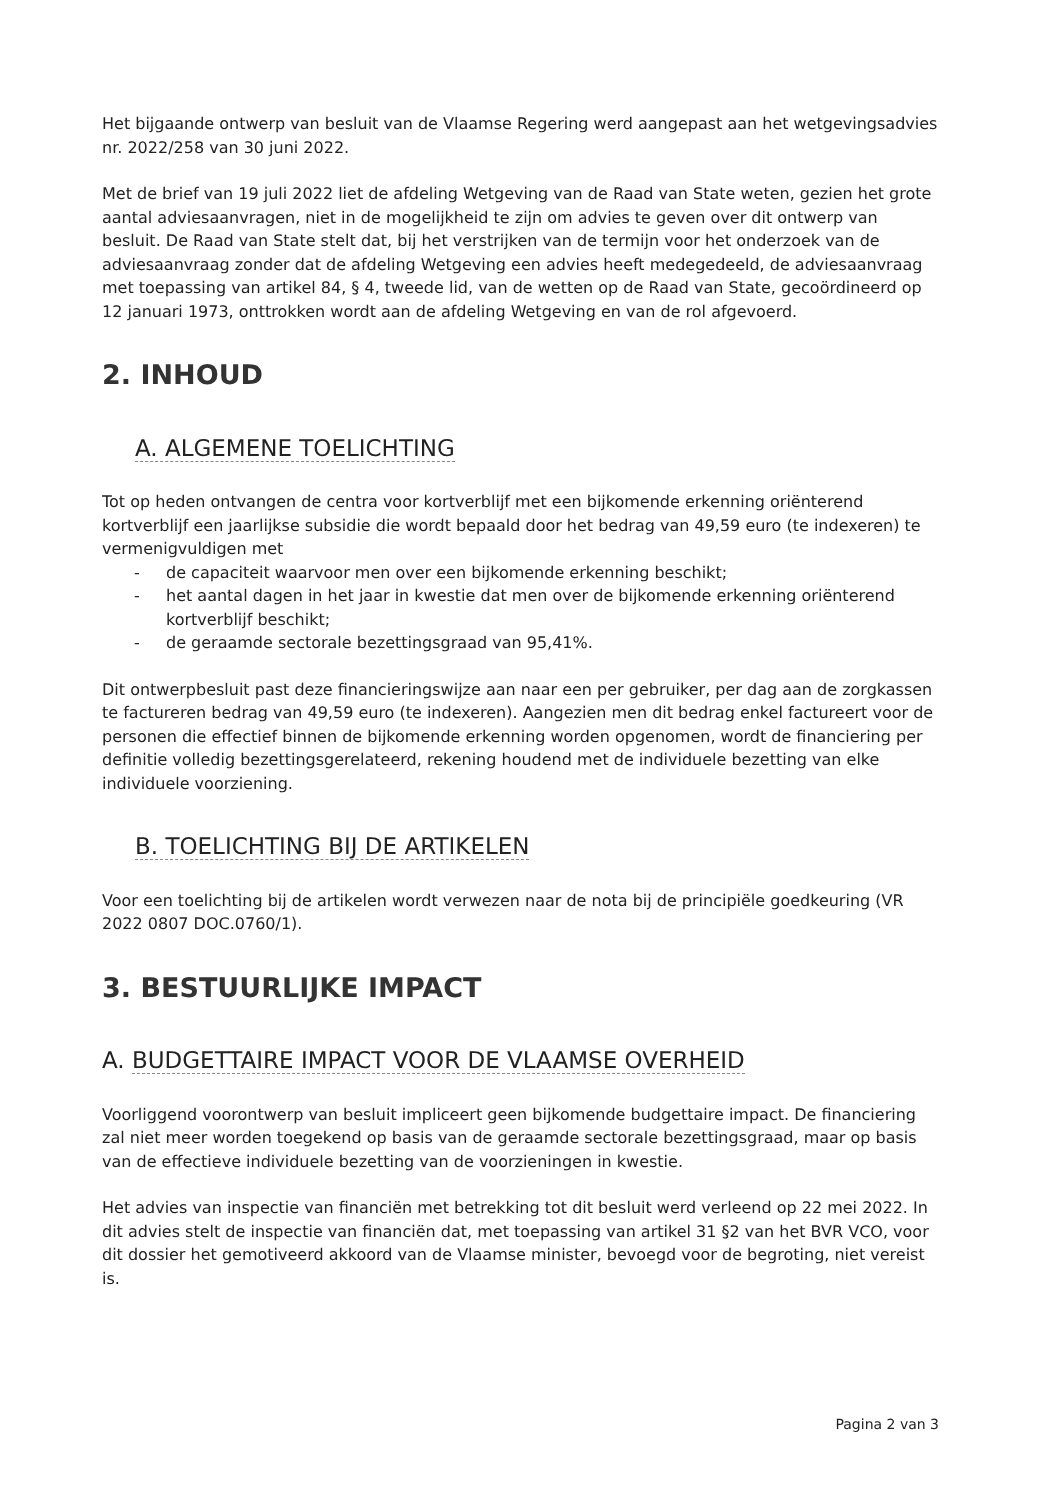Het bijgaande ontwerp van besluit van de Vlaamse Regering werd aangepast aan het wetgevingsadvies nr. 2022/258 van 30 juni 2022.
Met de brief van 19 juli 2022 liet de afdeling Wetgeving van de Raad van State weten, gezien het grote aantal adviesaanvragen, niet in de mogelijkheid te zijn om advies te geven over dit ontwerp van besluit. De Raad van State stelt dat, bij het verstrijken van de termijn voor het onderzoek van de adviesaanvraag zonder dat de afdeling Wetgeving een advies heeft medegedeeld, de adviesaanvraag met toepassing van artikel 84, § 4, tweede lid, van de wetten op de Raad van State, gecoördineerd op 12 januari 1973, onttrokken wordt aan de afdeling Wetgeving en van de rol afgevoerd.
2. INHOUD
A. ALGEMENE TOELICHTING
Tot op heden ontvangen de centra voor kortverblijf met een bijkomende erkenning oriënterend kortverblijf een jaarlijkse subsidie die wordt bepaald door het bedrag van 49,59 euro (te indexeren) te vermenigvuldigen met
- de capaciteit waarvoor men over een bijkomende erkenning beschikt;
- het aantal dagen in het jaar in kwestie dat men over de bijkomende erkenning oriënterend kortverblijf beschikt;
- de geraamde sectorale bezettingsgraad van 95,41%.
Dit ontwerpbesluit past deze financieringswijze aan naar een per gebruiker, per dag aan de zorgkassen te factureren bedrag van 49,59 euro (te indexeren). Aangezien men dit bedrag enkel factureert voor de personen die effectief binnen de bijkomende erkenning worden opgenomen, wordt de financiering per definitie volledig bezettingsgerelateerd, rekening houdend met de individuele bezetting van elke individuele voorziening.
B. TOELICHTING BIJ DE ARTIKELEN
Voor een toelichting bij de artikelen wordt verwezen naar de nota bij de principiële goedkeuring (VR 2022 0807 DOC.0760/1).
3. BESTUURLIJKE IMPACT
A. BUDGETTAIRE IMPACT VOOR DE VLAAMSE OVERHEID
Voorliggend voorontwerp van besluit impliceert geen bijkomende budgettaire impact. De financiering zal niet meer worden toegekend op basis van de geraamde sectorale bezettingsgraad, maar op basis van de effectieve individuele bezetting van de voorzieningen in kwestie.
Het advies van inspectie van financiën met betrekking tot dit besluit werd verleend op 22 mei 2022. In dit advies stelt de inspectie van financiën dat, met toepassing van artikel 31 §2 van het BVR VCO, voor dit dossier het gemotiveerd akkoord van de Vlaamse minister, bevoegd voor de begroting, niet vereist is.
Pagina 2 van 3